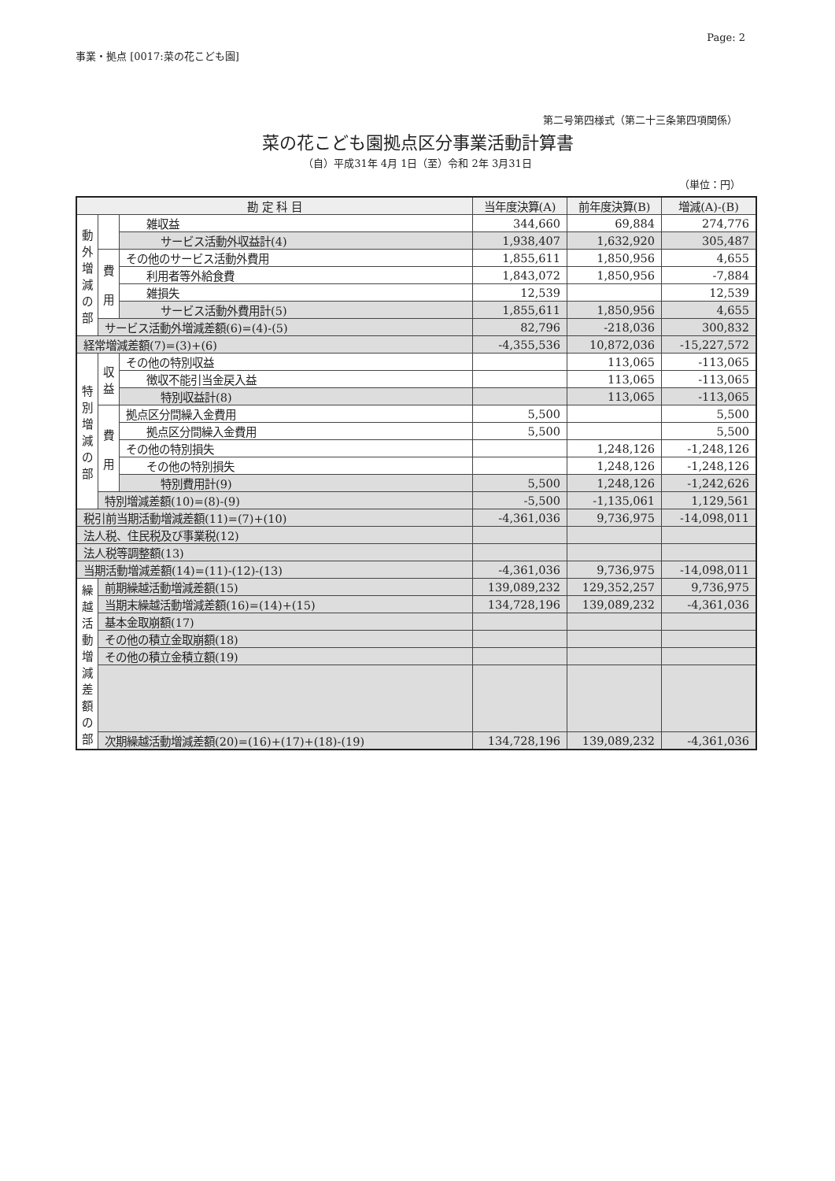Page: 2
事業・拠点 [0017:菜の花こども園]
第二号第四様式（第二十三条第四項関係）
菜の花こども園拠点区分事業活動計算書
（自）平成31年 4月 1日（至）令和 2年 3月31日
（単位：円）
| 勘 定 科 目 | | | 当年度決算(A) | 前年度決算(B) | 増減(A)-(B) |
| --- | --- | --- | --- | --- | --- |
| 動外増減の部 | | 雑収益 | 344,660 | 69,884 | 274,776 |
| | | サービス活動外収益計(4) | 1,938,407 | 1,632,920 | 305,487 |
| | 費 用 | その他のサービス活動外費用 | 1,855,611 | 1,850,956 | 4,655 |
| | | 利用者等外給食費 | 1,843,072 | 1,850,956 | -7,884 |
| | | 雑損失 | 12,539 | | 12,539 |
| | | サービス活動外費用計(5) | 1,855,611 | 1,850,956 | 4,655 |
| | サービス活動外増減差額(6)=(4)-(5) | | 82,796 | -218,036 | 300,832 |
| 経常増減差額(7)=(3)+(6) | | | -4,355,536 | 10,872,036 | -15,227,572 |
| 特別増減の部 | 収益 | その他の特別収益 | | 113,065 | -113,065 |
| | | 徴収不能引当金戻入益 | | 113,065 | -113,065 |
| | | 特別収益計(8) | | 113,065 | -113,065 |
| | 費 用 | 拠点区分間繰入金費用 | 5,500 | | 5,500 |
| | | 拠点区分間繰入金費用 | 5,500 | | 5,500 |
| | | その他の特別損失 | | 1,248,126 | -1,248,126 |
| | | その他の特別損失 | | 1,248,126 | -1,248,126 |
| | | 特別費用計(9) | 5,500 | 1,248,126 | -1,242,626 |
| | 特別増減差額(10)=(8)-(9) | | -5,500 | -1,135,061 | 1,129,561 |
| 税引前当期活動増減差額(11)=(7)+(10) | | | -4,361,036 | 9,736,975 | -14,098,011 |
| 法人税、住民税及び事業税(12) | | | | | |
| 法人税等調整額(13) | | | | | |
| 当期活動増減差額(14)=(11)-(12)-(13) | | | -4,361,036 | 9,736,975 | -14,098,011 |
| 繰越活動増減差額の部 | 前期繰越活動増減差額(15) | | 139,089,232 | 129,352,257 | 9,736,975 |
| | 当期末繰越活動増減差額(16)=(14)+(15) | | 134,728,196 | 139,089,232 | -4,361,036 |
| | 基本金取崩額(17) | | | | |
| | その他の積立金取崩額(18) | | | | |
| | その他の積立金積立額(19) | | | | |
| | 次期繰越活動増減差額(20)=(16)+(17)+(18)-(19) | | 134,728,196 | 139,089,232 | -4,361,036 |